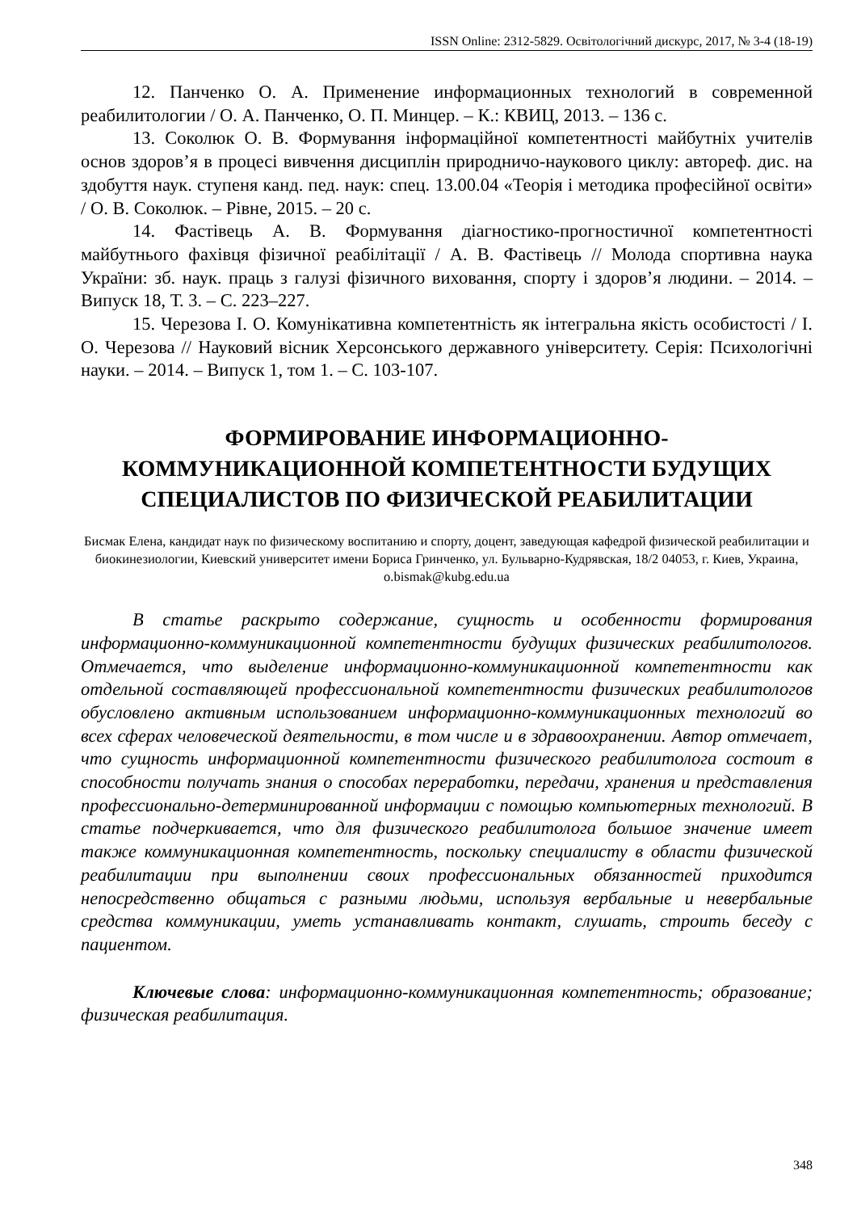ISSN Online: 2312-5829. Освітологічний дискурс, 2017, № 3-4 (18-19)
12. Панченко О. А. Применение информационных технологий в современной реабилитологии / О. А. Панченко, О. П. Минцер. – К.: КВИЦ, 2013. – 136 с.
13. Соколюк О. В. Формування інформаційної компетентності майбутніх учителів основ здоров’я в процесі вивчення дисциплін природничо-наукового циклу: автореф. дис. на здобуття наук. ступеня канд. пед. наук: спец. 13.00.04 «Теорія і методика професійної освіти» / О. В. Соколюк. – Рівне, 2015. – 20 с.
14. Фастівець А. В. Формування діагностико-прогностичної компетентності майбутнього фахівця фізичної реабілітації / А. В. Фастівець // Молода спортивна наука України: зб. наук. праць з галузі фізичного виховання, спорту і здоров’я людини. – 2014. – Випуск 18, Т. 3. – С. 223–227.
15. Черезова І. О. Комунікативна компетентність як інтегральна якість особистості / І. О. Черезова // Науковий вісник Херсонського державного університету. Серія: Психологічні науки. – 2014. – Випуск 1, том 1. – С. 103-107.
ФОРМИРОВАНИЕ ИНФОРМАЦИОННО-
КОММУНИКАЦИОННОЙ КОМПЕТЕНТНОСТИ БУДУЩИХ СПЕЦИАЛИСТОВ ПО ФИЗИЧЕСКОЙ РЕАБИЛИТАЦИИ
Бисмак Елена, кандидат наук по физическому воспитанию и спорту, доцент, заведующая кафедрой физической реабилитации и биокинезиологии, Киевский университет имени Бориса Гринченко, ул. Бульварно-Кудрявская, 18/2 04053, г. Киев, Украина, o.bismak@kubg.edu.ua
В статье раскрыто содержание, сущность и особенности формирования информационно-коммуникационной компетентности будущих физических реабилитологов. Отмечается, что выделение информационно-коммуникационной компетентности как отдельной составляющей профессиональной компетентности физических реабилитологов обусловлено активным использованием информационно-коммуникационных технологий во всех сферах человеческой деятельности, в том числе и в здравоохранении. Автор отмечает, что сущность информационной компетентности физического реабилитолога состоит в способности получать знания о способах переработки, передачи, хранения и представления профессионально-детерминированной информации с помощью компьютерных технологий. В статье подчеркивается, что для физического реабилитолога большое значение имеет также коммуникационная компетентность, поскольку специалисту в области физической реабилитации при выполнении своих профессиональных обязанностей приходится непосредственно общаться с разными людьми, используя вербальные и невербальные средства коммуникации, уметь устанавливать контакт, слушать, строить беседу с пациентом.
Ключевые слова: информационно-коммуникационная компетентность; образование; физическая реабилитация.
348